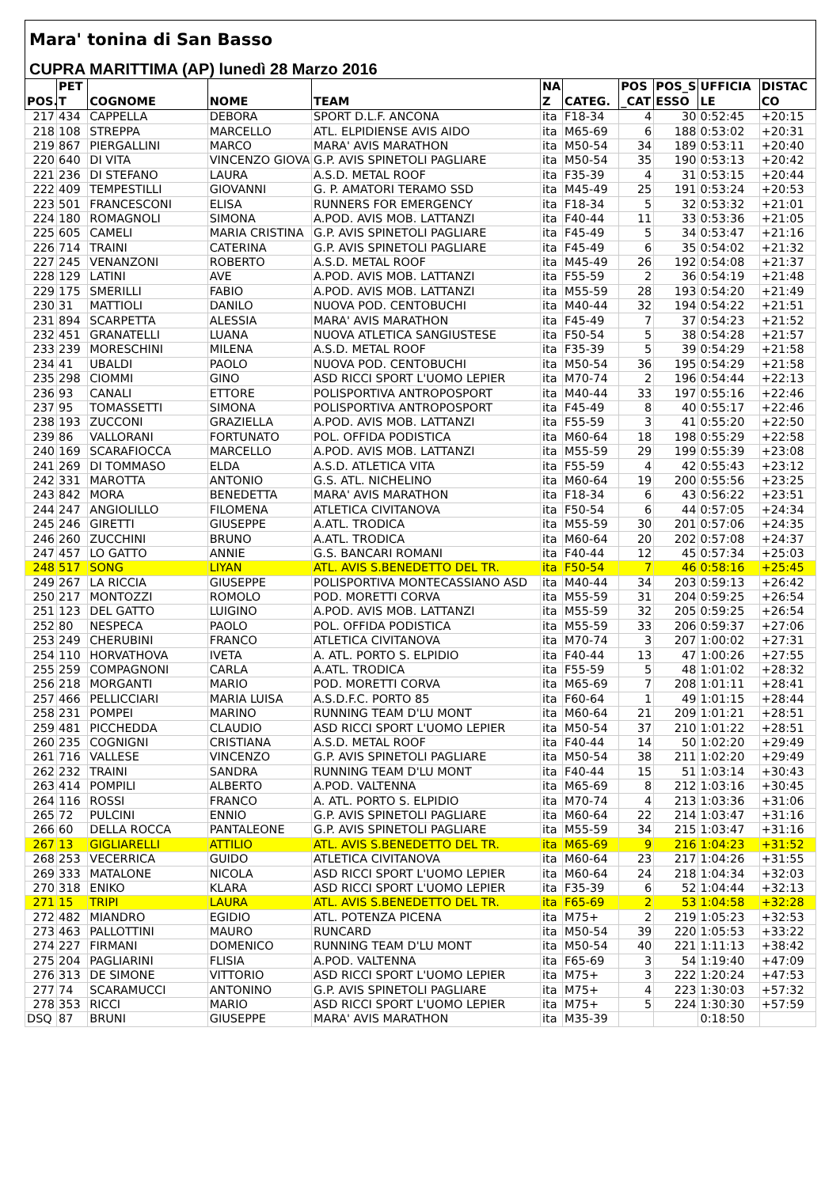Mara' tonina di San Basso
CUPRA MARITTIMA (AP) lunedì 28 Marzo 2016
| POS. | PET T | COGNOME | NOME | TEAM | NA Z | CATEG. | POS _CAT | POS_S ESSO | UFFICIA LE | DISTAC CO |
| --- | --- | --- | --- | --- | --- | --- | --- | --- | --- | --- |
| 217 | 434 | CAPPELLA | DEBORA | SPORT D.L.F. ANCONA | ita | F18-34 | 4 | 30 | 0:52:45 | +20:15 |
| 218 | 108 | STREPPA | MARCELLO | ATL. ELPIDIENSE AVIS AIDO | ita | M65-69 | 6 | 188 | 0:53:02 | +20:31 |
| 219 | 867 | PIERGALLINI | MARCO | MARA' AVIS MARATHON | ita | M50-54 | 34 | 189 | 0:53:11 | +20:40 |
| 220 | 640 | DI VITA | VINCENZO GIOVAI | G.P. AVIS SPINETOLI PAGLIARE | ita | M50-54 | 35 | 190 | 0:53:13 | +20:42 |
| 221 | 236 | DI STEFANO | LAURA | A.S.D. METAL ROOF | ita | F35-39 | 4 | 31 | 0:53:15 | +20:44 |
| 222 | 409 | TEMPESTILLI | GIOVANNI | G. P. AMATORI TERAMO SSD | ita | M45-49 | 25 | 191 | 0:53:24 | +20:53 |
| 223 | 501 | FRANCESCONI | ELISA | RUNNERS FOR EMERGENCY | ita | F18-34 | 5 | 32 | 0:53:32 | +21:01 |
| 224 | 180 | ROMAGNOLI | SIMONA | A.POD. AVIS MOB. LATTANZI | ita | F40-44 | 11 | 33 | 0:53:36 | +21:05 |
| 225 | 605 | CAMELI | MARIA CRISTINA | G.P. AVIS SPINETOLI PAGLIARE | ita | F45-49 | 5 | 34 | 0:53:47 | +21:16 |
| 226 | 714 | TRAINI | CATERINA | G.P. AVIS SPINETOLI PAGLIARE | ita | F45-49 | 6 | 35 | 0:54:02 | +21:32 |
| 227 | 245 | VENANZONI | ROBERTO | A.S.D. METAL ROOF | ita | M45-49 | 26 | 192 | 0:54:08 | +21:37 |
| 228 | 129 | LATINI | AVE | A.POD. AVIS MOB. LATTANZI | ita | F55-59 | 2 | 36 | 0:54:19 | +21:48 |
| 229 | 175 | SMERILLI | FABIO | A.POD. AVIS MOB. LATTANZI | ita | M55-59 | 28 | 193 | 0:54:20 | +21:49 |
| 230 | 31 | MATTIOLI | DANILO | NUOVA POD. CENTOBUCHI | ita | M40-44 | 32 | 194 | 0:54:22 | +21:51 |
| 231 | 894 | SCARPETTA | ALESSIA | MARA' AVIS MARATHON | ita | F45-49 | 7 | 37 | 0:54:23 | +21:52 |
| 232 | 451 | GRANATELLI | LUANA | NUOVA ATLETICA SANGIUSTESE | ita | F50-54 | 5 | 38 | 0:54:28 | +21:57 |
| 233 | 239 | MORESCHINI | MILENA | A.S.D. METAL ROOF | ita | F35-39 | 5 | 39 | 0:54:29 | +21:58 |
| 234 | 41 | UBALDI | PAOLO | NUOVA POD. CENTOBUCHI | ita | M50-54 | 36 | 195 | 0:54:29 | +21:58 |
| 235 | 298 | CIOMMI | GINO | ASD RICCI SPORT L'UOMO LEPIER | ita | M70-74 | 2 | 196 | 0:54:44 | +22:13 |
| 236 | 93 | CANALI | ETTORE | POLISPORTIVA ANTROPOSPORT | ita | M40-44 | 33 | 197 | 0:55:16 | +22:46 |
| 237 | 95 | TOMASSETTI | SIMONA | POLISPORTIVA ANTROPOSPORT | ita | F45-49 | 8 | 40 | 0:55:17 | +22:46 |
| 238 | 193 | ZUCCONI | GRAZIELLA | A.POD. AVIS MOB. LATTANZI | ita | F55-59 | 3 | 41 | 0:55:20 | +22:50 |
| 239 | 86 | VALLORANI | FORTUNATO | POL. OFFIDA PODISTICA | ita | M60-64 | 18 | 198 | 0:55:29 | +22:58 |
| 240 | 169 | SCARAFIOCCA | MARCELLO | A.POD. AVIS MOB. LATTANZI | ita | M55-59 | 29 | 199 | 0:55:39 | +23:08 |
| 241 | 269 | DI TOMMASO | ELDA | A.S.D. ATLETICA VITA | ita | F55-59 | 4 | 42 | 0:55:43 | +23:12 |
| 242 | 331 | MAROTTA | ANTONIO | G.S. ATL. NICHELINO | ita | M60-64 | 19 | 200 | 0:55:56 | +23:25 |
| 243 | 842 | MORA | BENEDETTA | MARA' AVIS MARATHON | ita | F18-34 | 6 | 43 | 0:56:22 | +23:51 |
| 244 | 247 | ANGIOLILLO | FILOMENA | ATLETICA CIVITANOVA | ita | F50-54 | 6 | 44 | 0:57:05 | +24:34 |
| 245 | 246 | GIRETTI | GIUSEPPE | A.ATL. TRODICA | ita | M55-59 | 30 | 201 | 0:57:06 | +24:35 |
| 246 | 260 | ZUCCHINI | BRUNO | A.ATL. TRODICA | ita | M60-64 | 20 | 202 | 0:57:08 | +24:37 |
| 247 | 457 | LO GATTO | ANNIE | G.S. BANCARI ROMANI | ita | F40-44 | 12 | 45 | 0:57:34 | +25:03 |
| 248 | 517 | SONG | LIYAN | ATL. AVIS S.BENEDETTO DEL TR. | ita | F50-54 | 7 | 46 | 0:58:16 | +25:45 |
| 249 | 267 | LA RICCIA | GIUSEPPE | POLISPORTIVA MONTECASSIANO ASD | ita | M40-44 | 34 | 203 | 0:59:13 | +26:42 |
| 250 | 217 | MONTOZZI | ROMOLO | POD. MORETTI CORVA | ita | M55-59 | 31 | 204 | 0:59:25 | +26:54 |
| 251 | 123 | DEL GATTO | LUIGINO | A.POD. AVIS MOB. LATTANZI | ita | M55-59 | 32 | 205 | 0:59:25 | +26:54 |
| 252 | 80 | NESPECA | PAOLO | POL. OFFIDA PODISTICA | ita | M55-59 | 33 | 206 | 0:59:37 | +27:06 |
| 253 | 249 | CHERUBINI | FRANCO | ATLETICA CIVITANOVA | ita | M70-74 | 3 | 207 | 1:00:02 | +27:31 |
| 254 | 110 | HORVATHOVA | IVETA | A. ATL. PORTO S. ELPIDIO | ita | F40-44 | 13 | 47 | 1:00:26 | +27:55 |
| 255 | 259 | COMPAGNONI | CARLA | A.ATL. TRODICA | ita | F55-59 | 5 | 48 | 1:01:02 | +28:32 |
| 256 | 218 | MORGANTI | MARIO | POD. MORETTI CORVA | ita | M65-69 | 7 | 208 | 1:01:11 | +28:41 |
| 257 | 466 | PELLICCIARI | MARIA LUISA | A.S.D.F.C. PORTO 85 | ita | F60-64 | 1 | 49 | 1:01:15 | +28:44 |
| 258 | 231 | POMPEI | MARINO | RUNNING TEAM D'LU MONT | ita | M60-64 | 21 | 209 | 1:01:21 | +28:51 |
| 259 | 481 | PICCHEDDA | CLAUDIO | ASD RICCI SPORT L'UOMO LEPIER | ita | M50-54 | 37 | 210 | 1:01:22 | +28:51 |
| 260 | 235 | COGNIGNI | CRISTIANA | A.S.D. METAL ROOF | ita | F40-44 | 14 | 50 | 1:02:20 | +29:49 |
| 261 | 716 | VALLESE | VINCENZO | G.P. AVIS SPINETOLI PAGLIARE | ita | M50-54 | 38 | 211 | 1:02:20 | +29:49 |
| 262 | 232 | TRAINI | SANDRA | RUNNING TEAM D'LU MONT | ita | F40-44 | 15 | 51 | 1:03:14 | +30:43 |
| 263 | 414 | POMPILI | ALBERTO | A.POD. VALTENNA | ita | M65-69 | 8 | 212 | 1:03:16 | +30:45 |
| 264 | 116 | ROSSI | FRANCO | A. ATL. PORTO S. ELPIDIO | ita | M70-74 | 4 | 213 | 1:03:36 | +31:06 |
| 265 | 72 | PULCINI | ENNIO | G.P. AVIS SPINETOLI PAGLIARE | ita | M60-64 | 22 | 214 | 1:03:47 | +31:16 |
| 266 | 60 | DELLA ROCCA | PANTALEONE | G.P. AVIS SPINETOLI PAGLIARE | ita | M55-59 | 34 | 215 | 1:03:47 | +31:16 |
| 267 | 13 | GIGLIARELLI | ATTILIO | ATL. AVIS S.BENEDETTO DEL TR. | ita | M65-69 | 9 | 216 | 1:04:23 | +31:52 |
| 268 | 253 | VECERRICA | GUIDO | ATLETICA CIVITANOVA | ita | M60-64 | 23 | 217 | 1:04:26 | +31:55 |
| 269 | 333 | MATALONE | NICOLA | ASD RICCI SPORT L'UOMO LEPIER | ita | M60-64 | 24 | 218 | 1:04:34 | +32:03 |
| 270 | 318 | ENIKO | KLARA | ASD RICCI SPORT L'UOMO LEPIER | ita | F35-39 | 6 | 52 | 1:04:44 | +32:13 |
| 271 | 15 | TRIPI | LAURA | ATL. AVIS S.BENEDETTO DEL TR. | ita | F65-69 | 2 | 53 | 1:04:58 | +32:28 |
| 272 | 482 | MIANDRO | EGIDIO | ATL. POTENZA PICENA | ita | M75+ | 2 | 219 | 1:05:23 | +32:53 |
| 273 | 463 | PALLOTTINI | MAURO | RUNCARD | ita | M50-54 | 39 | 220 | 1:05:53 | +33:22 |
| 274 | 227 | FIRMANI | DOMENICO | RUNNING TEAM D'LU MONT | ita | M50-54 | 40 | 221 | 1:11:13 | +38:42 |
| 275 | 204 | PAGLIARINI | FLISIA | A.POD. VALTENNA | ita | F65-69 | 3 | 54 | 1:19:40 | +47:09 |
| 276 | 313 | DE SIMONE | VITTORIO | ASD RICCI SPORT L'UOMO LEPIER | ita | M75+ | 3 | 222 | 1:20:24 | +47:53 |
| 277 | 74 | SCARAMUCCI | ANTONINO | G.P. AVIS SPINETOLI PAGLIARE | ita | M75+ | 4 | 223 | 1:30:03 | +57:32 |
| 278 | 353 | RICCI | MARIO | ASD RICCI SPORT L'UOMO LEPIER | ita | M75+ | 5 | 224 | 1:30:30 | +57:59 |
| DSQ | 87 | BRUNI | GIUSEPPE | MARA' AVIS MARATHON | ita | M35-39 | | | 0:18:50 | |